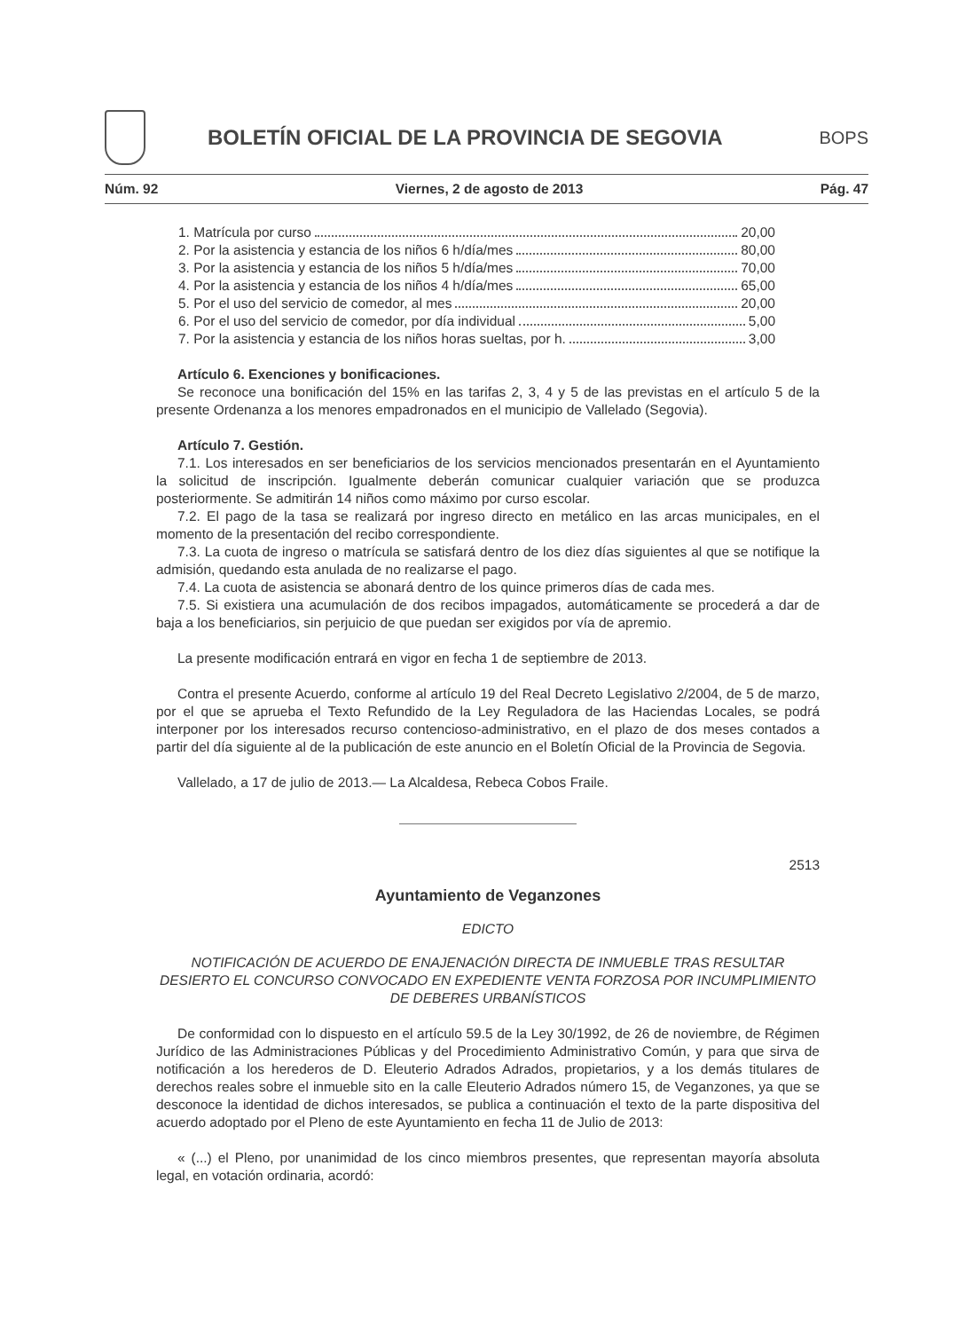BOLETÍN OFICIAL DE LA PROVINCIA DE SEGOVIA
BOPS
Núm. 92 Viernes, 2 de agosto de 2013 Pág. 47
1. Matrícula por curso 20,00
2. Por la asistencia y estancia de los niños 6 h/día/mes 80,00
3. Por la asistencia y estancia de los niños 5 h/día/mes 70,00
4. Por la asistencia y estancia de los niños 4 h/día/mes 65,00
5. Por el uso del servicio de comedor, al mes 20,00
6. Por el uso del servicio de comedor, por día individual 5,00
7. Por la asistencia y estancia de los niños horas sueltas, por h. 3,00
Artículo 6. Exenciones y bonificaciones.
Se reconoce una bonificación del 15% en las tarifas 2, 3, 4 y 5 de las previstas en el artículo 5 de la presente Ordenanza a los menores empadronados en el municipio de Vallelado (Segovia).
Artículo 7. Gestión.
7.1. Los interesados en ser beneficiarios de los servicios mencionados presentarán en el Ayuntamiento la solicitud de inscripción. Igualmente deberán comunicar cualquier variación que se produzca posteriormente. Se admitirán 14 niños como máximo por curso escolar.
7.2. El pago de la tasa se realizará por ingreso directo en metálico en las arcas municipales, en el momento de la presentación del recibo correspondiente.
7.3. La cuota de ingreso o matrícula se satisfará dentro de los diez días siguientes al que se notifique la admisión, quedando esta anulada de no realizarse el pago.
7.4. La cuota de asistencia se abonará dentro de los quince primeros días de cada mes.
7.5. Si existiera una acumulación de dos recibos impagados, automáticamente se procederá a dar de baja a los beneficiarios, sin perjuicio de que puedan ser exigidos por vía de apremio.
La presente modificación entrará en vigor en fecha 1 de septiembre de 2013.
Contra el presente Acuerdo, conforme al artículo 19 del Real Decreto Legislativo 2/2004, de 5 de marzo, por el que se aprueba el Texto Refundido de la Ley Reguladora de las Haciendas Locales, se podrá interponer por los interesados recurso contencioso-administrativo, en el plazo de dos meses contados a partir del día siguiente al de la publicación de este anuncio en el Boletín Oficial de la Provincia de Segovia.
Vallelado, a 17 de julio de 2013.— La Alcaldesa, Rebeca Cobos Fraile.
2513
Ayuntamiento de Veganzones
EDICTO
NOTIFICACIÓN DE ACUERDO DE ENAJENACIÓN DIRECTA DE INMUEBLE TRAS RESULTAR DESIERTO EL CONCURSO CONVOCADO EN EXPEDIENTE VENTA FORZOSA POR INCUMPLIMIENTO DE DEBERES URBANÍSTICOS
De conformidad con lo dispuesto en el artículo 59.5 de la Ley 30/1992, de 26 de noviembre, de Régimen Jurídico de las Administraciones Públicas y del Procedimiento Administrativo Común, y para que sirva de notificación a los herederos de D. Eleuterio Adrados Adrados, propietarios, y a los demás titulares de derechos reales sobre el inmueble sito en la calle Eleuterio Adrados número 15, de Veganzones, ya que se desconoce la identidad de dichos interesados, se publica a continuación el texto de la parte dispositiva del acuerdo adoptado por el Pleno de este Ayuntamiento en fecha 11 de Julio de 2013:
« (...) el Pleno, por unanimidad de los cinco miembros presentes, que representan mayoría absoluta legal, en votación ordinaria, acordó: